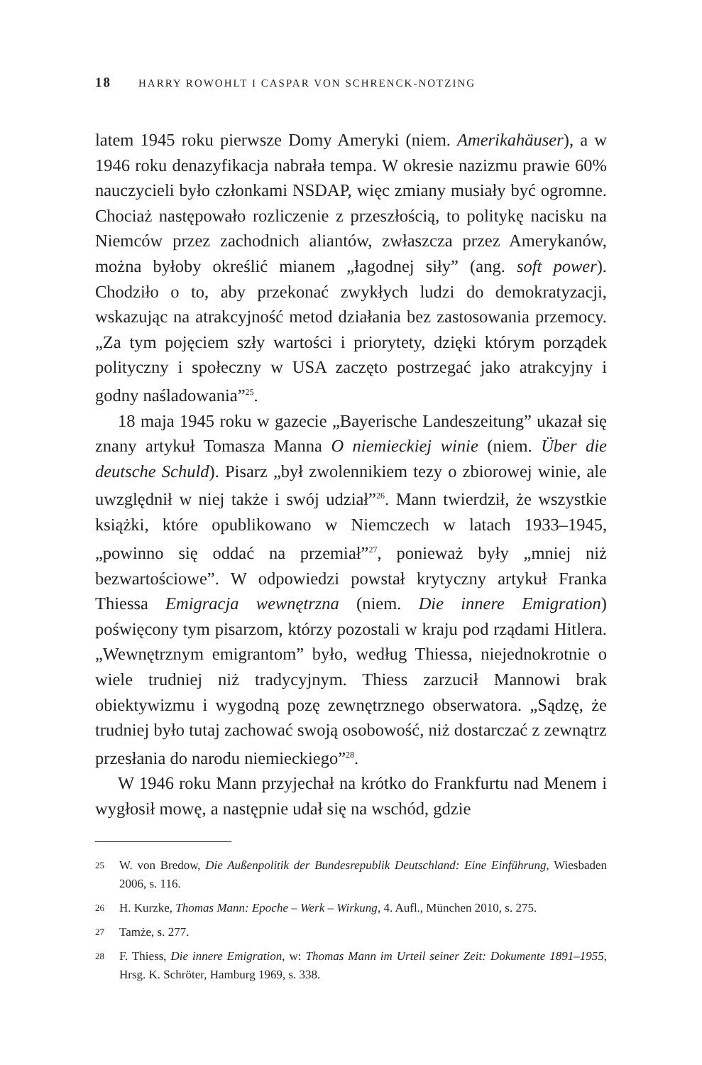18 HARRY ROWOHLT I CASPAR VON SCHRENCK-NOTZING
latem 1945 roku pierwsze Domy Ameryki (niem. Amerikahäuser), a w 1946 roku denazyfikacja nabrała tempa. W okresie nazizmu prawie 60% nauczycieli było członkami NSDAP, więc zmiany musiały być ogromne. Chociaż następowało rozliczenie z przeszłością, to politykę nacisku na Niemców przez zachodnich aliantów, zwłaszcza przez Amerykanów, można byłoby określić mianem „łagodnej siły” (ang. soft power). Chodziło o to, aby przekonać zwykłych ludzi do demokratyzacji, wskazując na atrakcyjność metod działania bez zastosowania przemocy. „Za tym pojęciem szły wartości i priorytety, dzięki którym porządek polityczny i społeczny w USA zaczęto postrzegać jako atrakcyjny i godny naśladowania”<sup>25</sup>.
18 maja 1945 roku w gazecie „Bayerische Landeszeitung” ukazał się znany artykuł Tomasza Manna O niemieckiej winie (niem. Über die deutsche Schuld). Pisarz „był zwolennikiem tezy o zbiorowej winie, ale uwzględnił w niej także i swój udział”<sup>26</sup>. Mann twierdził, że wszystkie książki, które opublikowano w Niemczech w latach 1933–1945, „powinno się oddać na przemiał”<sup>27</sup>, ponieważ były „mniej niż bezwartościowe”. W odpowiedzi powstał krytyczny artykuł Franka Thiessa Emigracja wewnętrzna (niem. Die innere Emigration) poświęcony tym pisarzom, którzy pozostali w kraju pod rządami Hitlera. „Wewnętrznym emigrantom” było, według Thiessa, niejednokrotnie o wiele trudniej niż tradycyjnym. Thiess zarzucił Mannowi brak obiektywizmu i wygodną pozę zewnętrznego obserwatora. „Sądzę, że trudniej było tutaj zachować swoją osobowość, niż dostarczać z zewnątrz przesłania do narodu niemieckiego”<sup>28</sup>.
W 1946 roku Mann przyjechał na krótko do Frankfurtu nad Menem i wygłosił mowę, a następnie udał się na wschód, gdzie
25
W. von Bredow, Die Außenpolitik der Bundesrepublik Deutschland: Eine Einführung, Wiesbaden 2006, s. 116.
26
H. Kurzke, Thomas Mann: Epoche – Werk – Wirkung, 4. Aufl., München 2010, s. 275.
27
Tamże, s. 277.
28
F. Thiess, Die innere Emigration, w: Thomas Mann im Urteil seiner Zeit: Dokumente 1891–1955, Hrsg. K. Schröter, Hamburg 1969, s. 338.